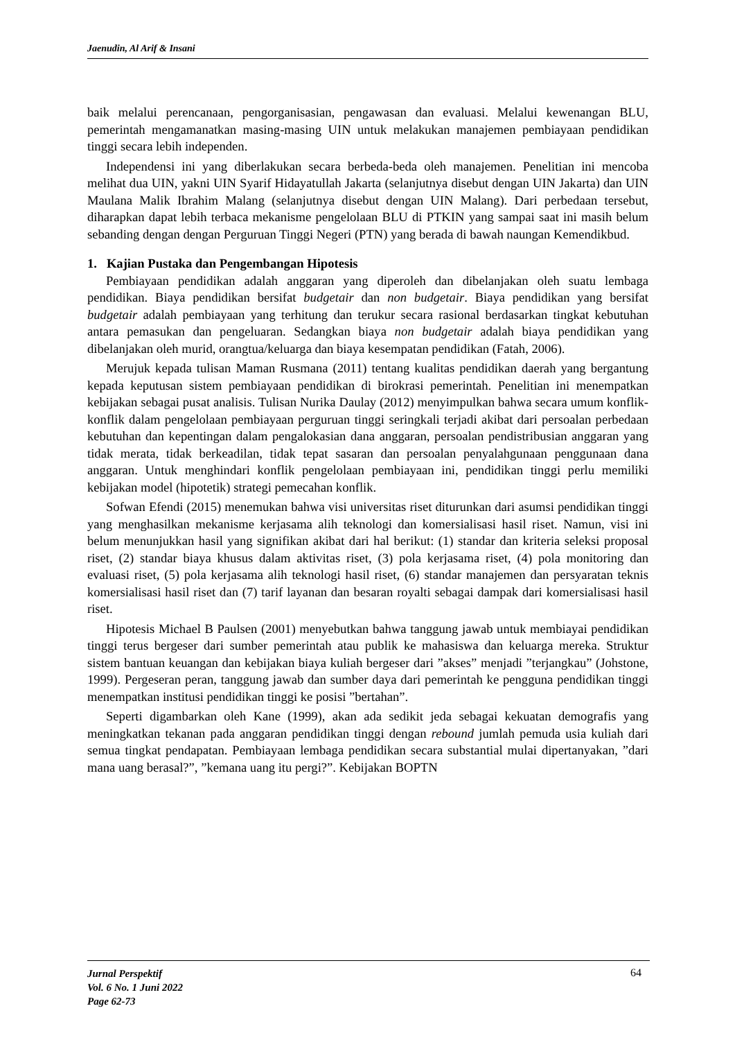Jaenudin, Al Arif & Insani
baik melalui perencanaan, pengorganisasian, pengawasan dan evaluasi. Melalui kewenangan BLU, pemerintah mengamanatkan masing-masing UIN untuk melakukan manajemen pembiayaan pendidikan tinggi secara lebih independen.
Independensi ini yang diberlakukan secara berbeda-beda oleh manajemen. Penelitian ini mencoba melihat dua UIN, yakni UIN Syarif Hidayatullah Jakarta (selanjutnya disebut dengan UIN Jakarta) dan UIN Maulana Malik Ibrahim Malang (selanjutnya disebut dengan UIN Malang). Dari perbedaan tersebut, diharapkan dapat lebih terbaca mekanisme pengelolaan BLU di PTKIN yang sampai saat ini masih belum sebanding dengan dengan Perguruan Tinggi Negeri (PTN) yang berada di bawah naungan Kemendikbud.
1. Kajian Pustaka dan Pengembangan Hipotesis
Pembiayaan pendidikan adalah anggaran yang diperoleh dan dibelanjakan oleh suatu lembaga pendidikan. Biaya pendidikan bersifat budgetair dan non budgetair. Biaya pendidikan yang bersifat budgetair adalah pembiayaan yang terhitung dan terukur secara rasional berdasarkan tingkat kebutuhan antara pemasukan dan pengeluaran. Sedangkan biaya non budgetair adalah biaya pendidikan yang dibelanjakan oleh murid, orangtua/keluarga dan biaya kesempatan pendidikan (Fatah, 2006).
Merujuk kepada tulisan Maman Rusmana (2011) tentang kualitas pendidikan daerah yang bergantung kepada keputusan sistem pembiayaan pendidikan di birokrasi pemerintah. Penelitian ini menempatkan kebijakan sebagai pusat analisis. Tulisan Nurika Daulay (2012) menyimpulkan bahwa secara umum konflik-konflik dalam pengelolaan pembiayaan perguruan tinggi seringkali terjadi akibat dari persoalan perbedaan kebutuhan dan kepentingan dalam pengalokasian dana anggaran, persoalan pendistribusian anggaran yang tidak merata, tidak berkeadilan, tidak tepat sasaran dan persoalan penyalahgunaan penggunaan dana anggaran. Untuk menghindari konflik pengelolaan pembiayaan ini, pendidikan tinggi perlu memiliki kebijakan model (hipotetik) strategi pemecahan konflik.
Sofwan Efendi (2015) menemukan bahwa visi universitas riset diturunkan dari asumsi pendidikan tinggi yang menghasilkan mekanisme kerjasama alih teknologi dan komersialisasi hasil riset. Namun, visi ini belum menunjukkan hasil yang signifikan akibat dari hal berikut: (1) standar dan kriteria seleksi proposal riset, (2) standar biaya khusus dalam aktivitas riset, (3) pola kerjasama riset, (4) pola monitoring dan evaluasi riset, (5) pola kerjasama alih teknologi hasil riset, (6) standar manajemen dan persyaratan teknis komersialisasi hasil riset dan (7) tarif layanan dan besaran royalti sebagai dampak dari komersialisasi hasil riset.
Hipotesis Michael B Paulsen (2001) menyebutkan bahwa tanggung jawab untuk membiayai pendidikan tinggi terus bergeser dari sumber pemerintah atau publik ke mahasiswa dan keluarga mereka. Struktur sistem bantuan keuangan dan kebijakan biaya kuliah bergeser dari ”akses” menjadi ”terjangkau” (Johstone, 1999). Pergeseran peran, tanggung jawab dan sumber daya dari pemerintah ke pengguna pendidikan tinggi menempatkan institusi pendidikan tinggi ke posisi ”bertahan”.
Seperti digambarkan oleh Kane (1999), akan ada sedikit jeda sebagai kekuatan demografis yang meningkatkan tekanan pada anggaran pendidikan tinggi dengan rebound jumlah pemuda usia kuliah dari semua tingkat pendapatan. Pembiayaan lembaga pendidikan secara substantial mulai dipertanyakan, ”dari mana uang berasal?”, ”kemana uang itu pergi?”. Kebijakan BOPTN
Jurnal Perspektif
Vol. 6 No. 1 Juni 2022
Page 62-73
64